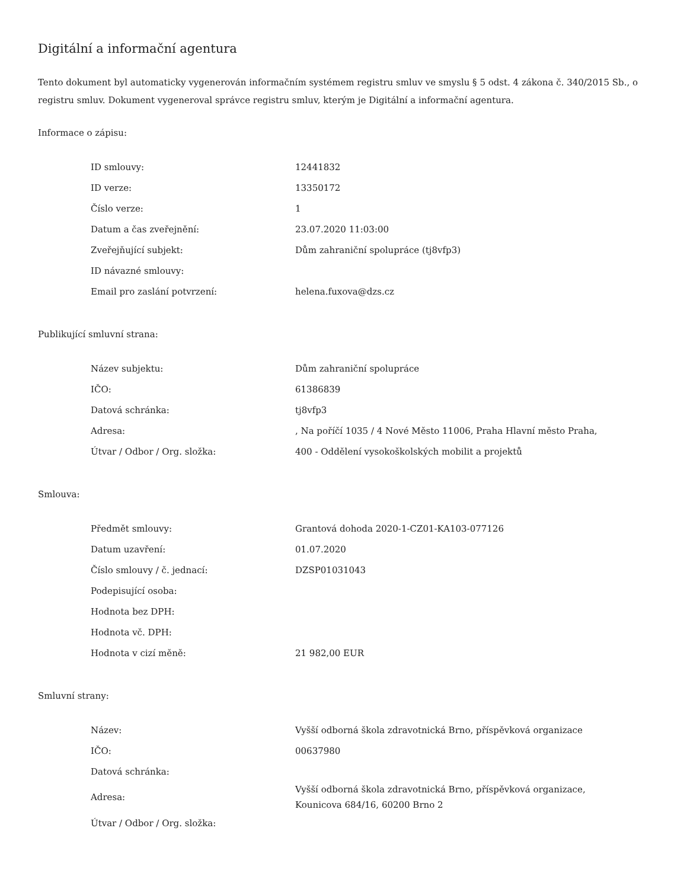Digitální a informační agentura
Tento dokument byl automaticky vygenerován informačním systémem registru smluv ve smyslu § 5 odst. 4 zákona č. 340/2015 Sb., o registru smluv. Dokument vygeneroval správce registru smluv, kterým je Digitální a informační agentura.
Informace o zápisu:
| ID smlouvy: | 12441832 |
| ID verze: | 13350172 |
| Číslo verze: | 1 |
| Datum a čas zveřejnění: | 23.07.2020 11:03:00 |
| Zveřejňující subjekt: | Dům zahraniční spolupráce (tj8vfp3) |
| ID návazné smlouvy: | |
| Email pro zaslání potvrzení: | helena.fuxova@dzs.cz |
Publikující smluvní strana:
| Název subjektu: | Dům zahraniční spolupráce |
| IČO: | 61386839 |
| Datová schránka: | tj8vfp3 |
| Adresa: | , Na poříčí 1035 / 4 Nové Město 11006, Praha Hlavní město Praha, |
| Útvar / Odbor / Org. složka: | 400 - Oddělení vysokoškolských mobilit a projektů |
Smlouva:
| Předmět smlouvy: | Grantová dohoda 2020-1-CZ01-KA103-077126 |
| Datum uzavření: | 01.07.2020 |
| Číslo smlouvy / č. jednací: | DZSP01031043 |
| Podepisující osoba: | |
| Hodnota bez DPH: | |
| Hodnota vč. DPH: | |
| Hodnota v cizí měně: | 21 982,00 EUR |
Smluvní strany:
| Název: | Vyšší odborná škola zdravotnická Brno, příspěvková organizace |
| IČO: | 00637980 |
| Datová schránka: | |
| Adresa: | Vyšší odborná škola zdravotnická Brno, příspěvková organizace, Kounicova 684/16, 60200 Brno 2 |
| Útvar / Odbor / Org. složka: | |